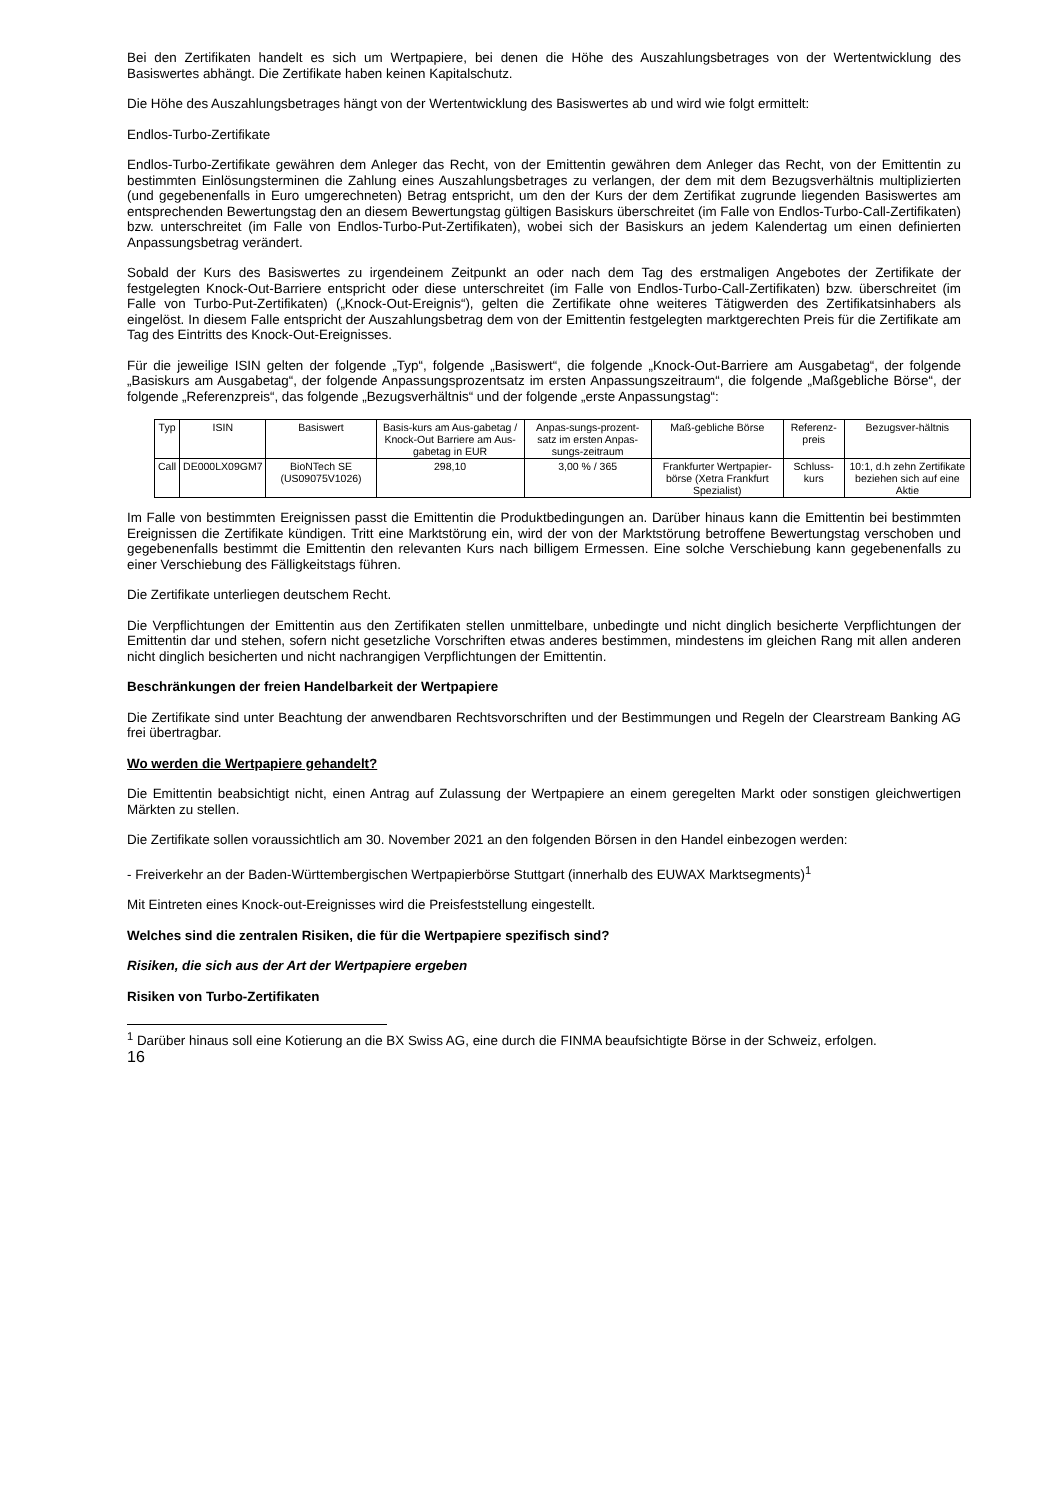Bei den Zertifikaten handelt es sich um Wertpapiere, bei denen die Höhe des Auszahlungsbetrages von der Wertentwicklung des Basiswertes abhängt. Die Zertifikate haben keinen Kapitalschutz.
Die Höhe des Auszahlungsbetrages hängt von der Wertentwicklung des Basiswertes ab und wird wie folgt ermittelt:
Endlos-Turbo-Zertifikate
Endlos-Turbo-Zertifikate gewähren dem Anleger das Recht, von der Emittentin gewähren dem Anleger das Recht, von der Emittentin zu bestimmten Einlösungsterminen die Zahlung eines Auszahlungsbetrages zu verlangen, der dem mit dem Bezugsverhältnis multiplizierten (und gegebenenfalls in Euro umgerechneten) Betrag entspricht, um den der Kurs der dem Zertifikat zugrunde liegenden Basiswertes am entsprechenden Bewertungstag den an diesem Bewertungstag gültigen Basiskurs überschreitet (im Falle von Endlos-Turbo-Call-Zertifikaten) bzw. unterschreitet (im Falle von Endlos-Turbo-Put-Zertifikaten), wobei sich der Basiskurs an jedem Kalendertag um einen definierten Anpassungsbetrag verändert.
Sobald der Kurs des Basiswertes zu irgendeinem Zeitpunkt an oder nach dem Tag des erstmaligen Angebotes der Zertifikate der festgelegten Knock-Out-Barriere entspricht oder diese unterschreitet (im Falle von Endlos-Turbo-Call-Zertifikaten) bzw. überschreitet (im Falle von Turbo-Put-Zertifikaten) („Knock-Out-Ereignis“), gelten die Zertifikate ohne weiteres Tätigwerden des Zertifikatsinhabers als eingelöst. In diesem Falle entspricht der Auszahlungsbetrag dem von der Emittentin festgelegten marktgerechten Preis für die Zertifikate am Tag des Eintritts des Knock-Out-Ereignisses.
Für die jeweilige ISIN gelten der folgende „Typ“, folgende „Basiswert“, die folgende „Knock-Out-Barriere am Ausgabetag“, der folgende „Basiskurs am Ausgabetag“, der folgende Anpassungsprozentsatz im ersten Anpassungszeitraum“, die folgende „Maßgebliche Börse“, der folgende „Referenzpreis“, das folgende „Bezugsverhältnis“ und der folgende „erste Anpassungstag“:
| Typ | ISIN | Basiswert | Basis-kurs am Aus-gabetag / Knock-Out Barriere am Aus-gabetag in EUR | Anpas-sungs-prozent-satz im ersten Anpas-sungs-zeitraum | Maß-gebliche Börse | Referenz-preis | Bezugsver-hältnis |
| Call | DE000LX09GM7 | BioNTech SE (US09075V1026) | 298,10 | 3,00 % / 365 | Frankfurter Wertpapier-börse (Xetra Frankfurt Spezialist) | Schluss-kurs | 10:1, d.h zehn Zertifikate beziehen sich auf eine Aktie |
Im Falle von bestimmten Ereignissen passt die Emittentin die Produktbedingungen an. Darüber hinaus kann die Emittentin bei bestimmten Ereignissen die Zertifikate kündigen. Tritt eine Marktstörung ein, wird der von der Marktstörung betroffene Bewertungstag verschoben und gegebenenfalls bestimmt die Emittentin den relevanten Kurs nach billigem Ermessen. Eine solche Verschiebung kann gegebenenfalls zu einer Verschiebung des Fälligkeitstags führen.
Die Zertifikate unterliegen deutschem Recht.
Die Verpflichtungen der Emittentin aus den Zertifikaten stellen unmittelbare, unbedingte und nicht dinglich besicherte Verpflichtungen der Emittentin dar und stehen, sofern nicht gesetzliche Vorschriften etwas anderes bestimmen, mindestens im gleichen Rang mit allen anderen nicht dinglich besicherten und nicht nachrangigen Verpflichtungen der Emittentin.
Beschränkungen der freien Handelbarkeit der Wertpapiere
Die Zertifikate sind unter Beachtung der anwendbaren Rechtsvorschriften und der Bestimmungen und Regeln der Clearstream Banking AG frei übertragbar.
Wo werden die Wertpapiere gehandelt?
Die Emittentin beabsichtigt nicht, einen Antrag auf Zulassung der Wertpapiere an einem geregelten Markt oder sonstigen gleichwertigen Märkten zu stellen.
Die Zertifikate sollen voraussichtlich am 30. November 2021 an den folgenden Börsen in den Handel einbezogen werden:
- Freiverkehr an der Baden-Württembergischen Wertpapierbörse Stuttgart (innerhalb des EUWAX Marktsegments)<sup>1</sup>
Mit Eintreten eines Knock-out-Ereignisses wird die Preisfeststellung eingestellt.
Welches sind die zentralen Risiken, die für die Wertpapiere spezifisch sind?
Risiken, die sich aus der Art der Wertpapiere ergeben
Risiken von Turbo-Zertifikaten
<sup>1</sup> Darüber hinaus soll eine Kotierung an die BX Swiss AG, eine durch die FINMA beaufsichtigte Börse in der Schweiz, erfolgen.
16